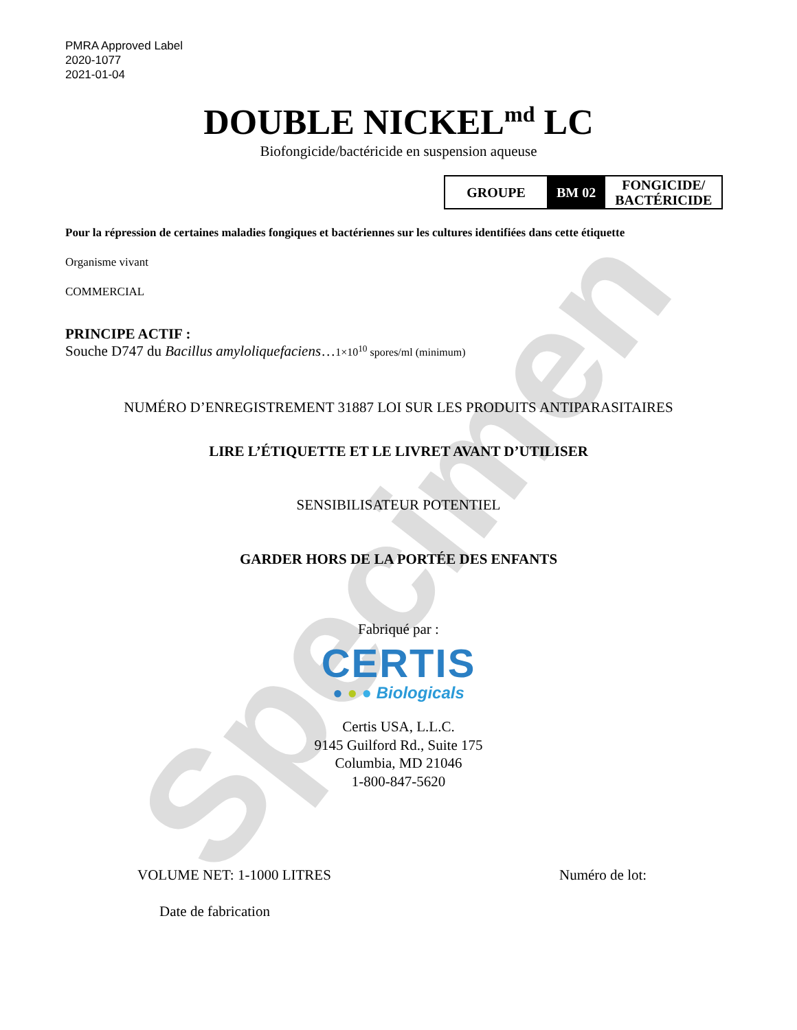Specimen
PMRA Approved Label
2020-1077
2021-01-04
DOUBLE NICKEL<sup>md</sup> LC
Biofongicide/bactéricide en suspension aqueuse
| GROUPE | BM 02 | FONGICIDE/ BACTÉRICIDE |
Pour la répression de certaines maladies fongiques et bactériennes sur les cultures identifiées dans cette étiquette
Organisme vivant
COMMERCIAL
PRINCIPE ACTIF :
Souche D747 du Bacillus amyloliquefaciens…1×10<sup>10</sup> spores/ml (minimum)
NUMÉRO D’ENREGISTREMENT 31887 LOI SUR LES PRODUITS ANTIPARASITAIRES
LIRE L’ÉTIQUETTE ET LE LIVRET AVANT D’UTILISER
SENSIBILISATEUR POTENTIEL
GARDER HORS DE LA PORTÉE DES ENFANTS
Fabriqué par :
CERTIS
● ● ● Biologicals
Certis USA, L.L.C.
9145 Guilford Rd., Suite 175
Columbia, MD 21046
1-800-847-5620
VOLUME NET: 1-1000 LITRES Numéro de lot:
Date de fabrication